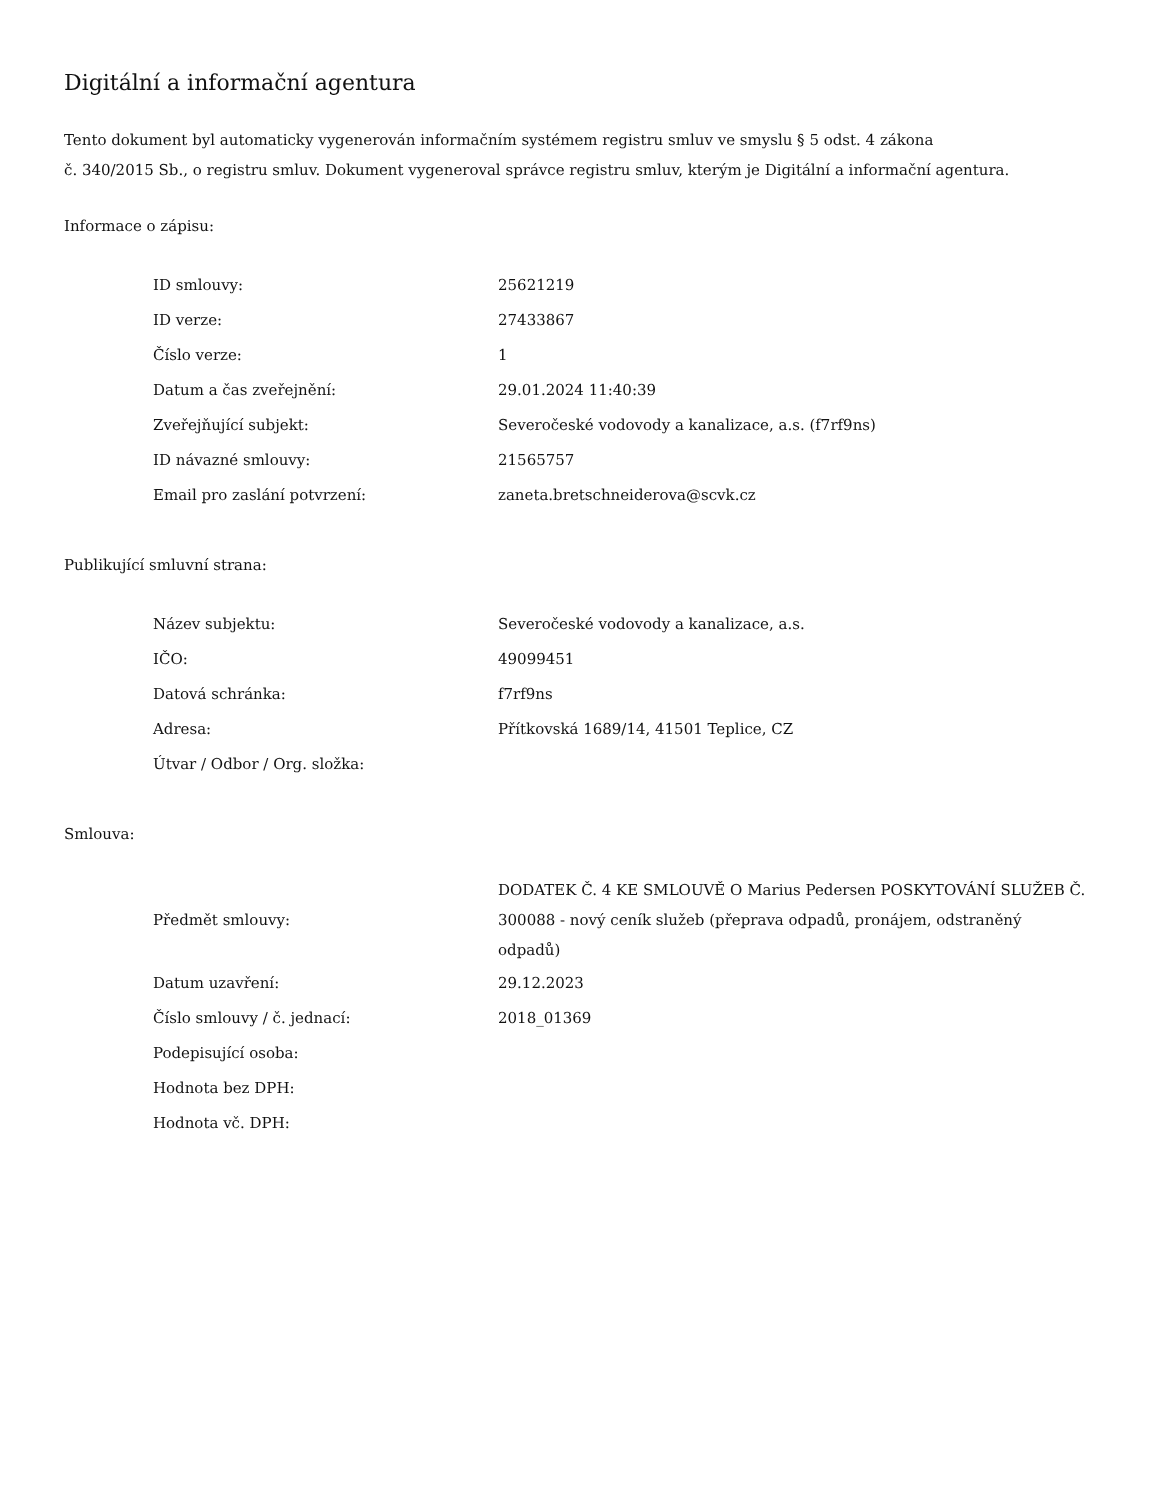Digitální a informační agentura
Tento dokument byl automaticky vygenerován informačním systémem registru smluv ve smyslu § 5 odst. 4 zákona
č. 340/2015 Sb., o registru smluv. Dokument vygeneroval správce registru smluv, kterým je Digitální a informační agentura.
Informace o zápisu:
| ID smlouvy: | 25621219 |
| ID verze: | 27433867 |
| Číslo verze: | 1 |
| Datum a čas zveřejnění: | 29.01.2024 11:40:39 |
| Zveřejňující subjekt: | Severočeské vodovody a kanalizace, a.s. (f7rf9ns) |
| ID návazné smlouvy: | 21565757 |
| Email pro zaslání potvrzení: | zaneta.bretschneiderova@scvk.cz |
Publikující smluvní strana:
| Název subjektu: | Severočeské vodovody a kanalizace, a.s. |
| IČO: | 49099451 |
| Datová schránka: | f7rf9ns |
| Adresa: | Přítkovská 1689/14, 41501 Teplice, CZ |
| Útvar / Odbor / Org. složka: | |
Smlouva:
| Předmět smlouvy: | DODATEK Č. 4 KE SMLOUVĚ O Marius Pedersen POSKYTOVÁNÍ SLUŽEB Č. 300088 - nový ceník služeb (přeprava odpadů, pronájem, odstraněný odpadů) |
| Datum uzavření: | 29.12.2023 |
| Číslo smlouvy / č. jednací: | 2018_01369 |
| Podepisující osoba: | |
| Hodnota bez DPH: | |
| Hodnota vč. DPH: | |